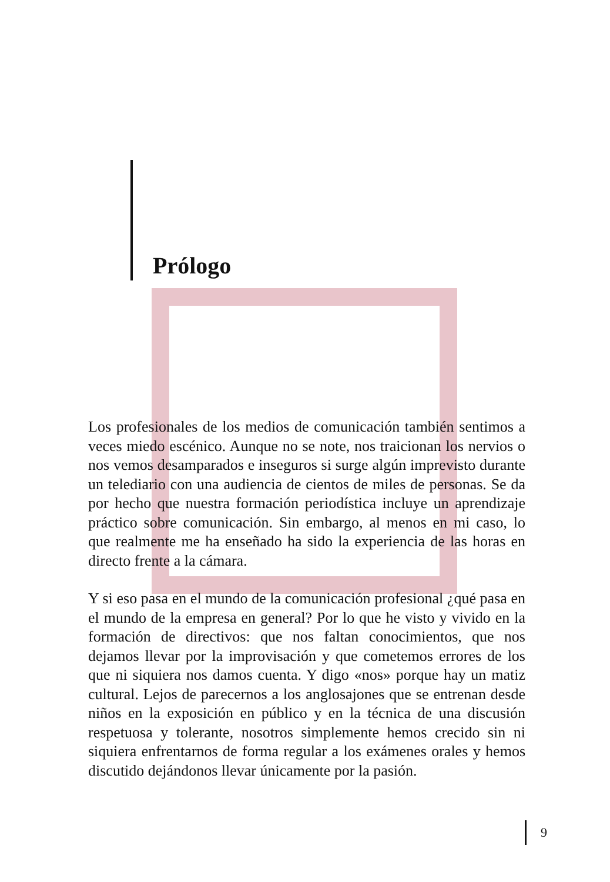Prólogo
Los profesionales de los medios de comunicación también sentimos a veces miedo escénico. Aunque no se note, nos traicionan los nervios o nos vemos desamparados e inseguros si surge algún imprevisto durante un telediario con una audiencia de cientos de miles de personas. Se da por hecho que nuestra formación periodística incluye un aprendizaje práctico sobre comunicación. Sin embargo, al menos en mi caso, lo que realmente me ha enseñado ha sido la experiencia de las horas en directo frente a la cámara.
Y si eso pasa en el mundo de la comunicación profesional ¿qué pasa en el mundo de la empresa en general? Por lo que he visto y vivido en la formación de directivos: que nos faltan conocimientos, que nos dejamos llevar por la improvisación y que cometemos errores de los que ni siquiera nos damos cuenta. Y digo «nos» porque hay un matiz cultural. Lejos de parecernos a los anglosajones que se entrenan desde niños en la exposición en público y en la técnica de una discusión respetuosa y tolerante, nosotros simplemente hemos crecido sin ni siquiera enfrentarnos de forma regular a los exámenes orales y hemos discutido dejándonos llevar únicamente por la pasión.
9